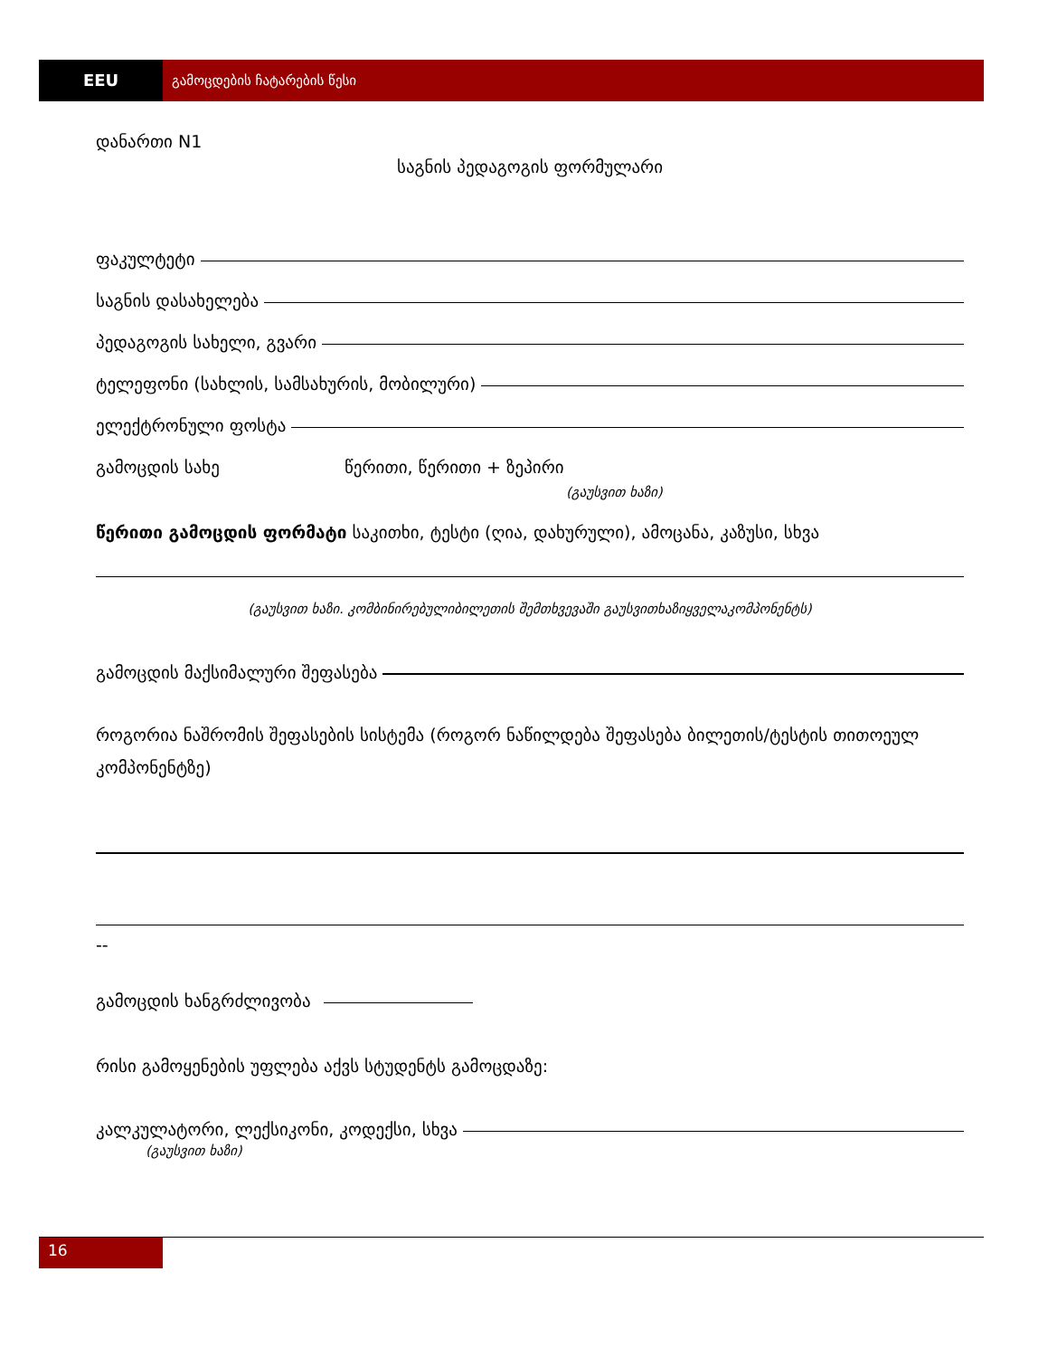EEU
გამოცდების ჩატარების წესი
დანართი N1
საგნის პედაგოგის ფორმულარი
ფაკულტეტი
საგნის დასახელება
პედაგოგის სახელი, გვარი
ტელეფონი (სახლის, სამსახურის, მობილური)
ელექტრონული ფოსტა
გამოცდის სახე წერითი, წერითი + ზეპირი
(გაუსვით ხაზი)
წერითი გამოცდის ფორმატი საკითხი, ტესტი (ღია, დახურული), ამოცანა, კაზუსი, სხვა
(გაუსვით ხაზი. კომბინირებულიბილეთის შემთხვევაში გაუსვითხაზიყველაკომპონენტს)
გამოცდის მაქსიმალური შეფასება
როგორია ნაშრომის შეფასების სისტემა (როგორ ნაწილდება შეფასება ბილეთის/ტესტის თითოეულ კომპონენტზე)
--
გამოცდის ხანგრძლივობა
რისი გამოყენების უფლება აქვს სტუდენტს გამოცდაზე:
კალკულატორი, ლექსიკონი, კოდექსი, სხვა
(გაუსვით ხაზი)
16